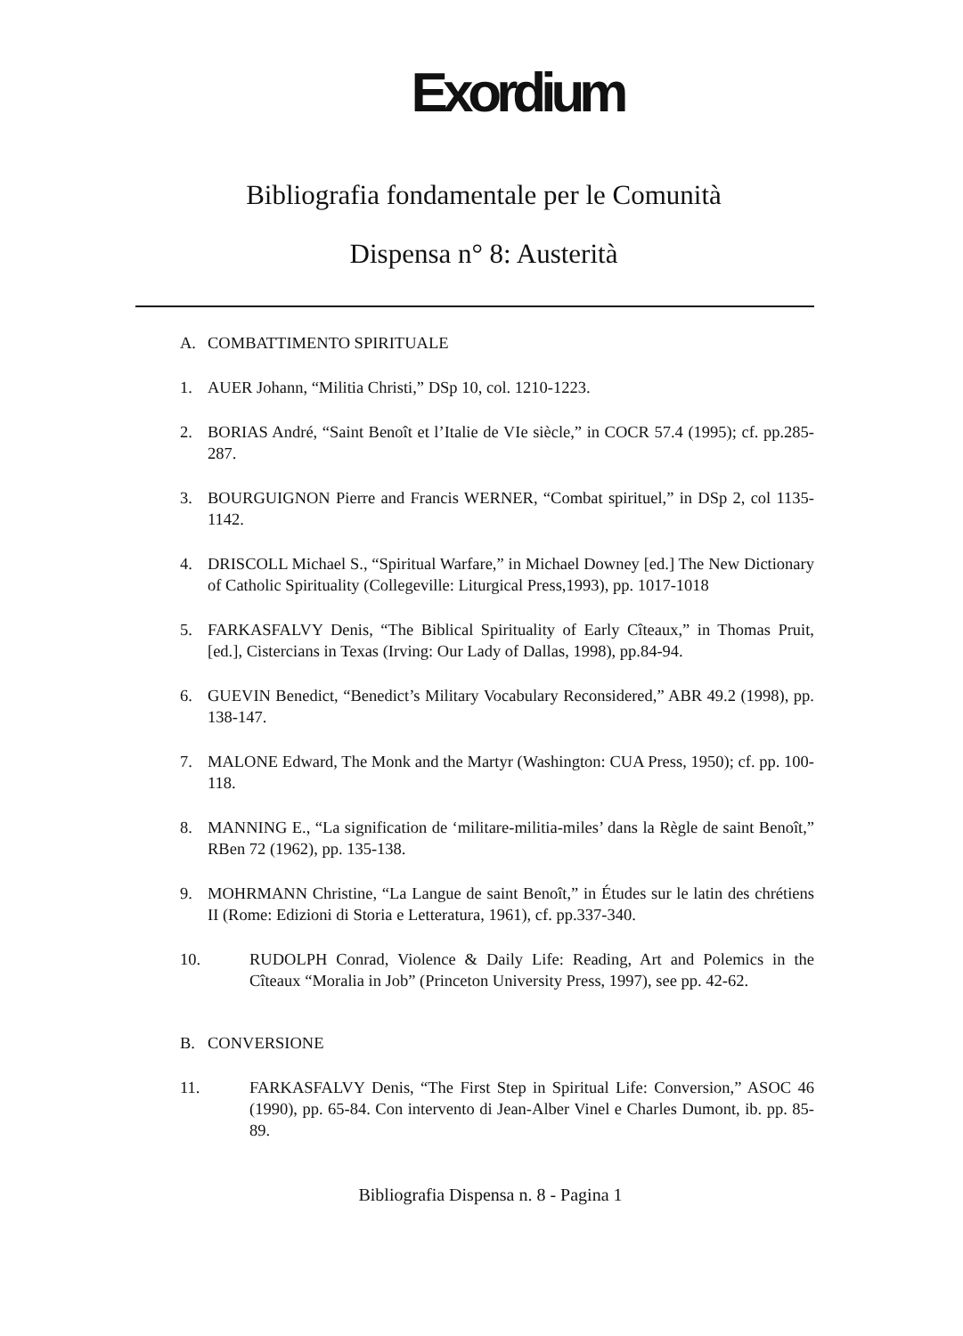Exordium
Bibliografia fondamentale per le Comunità
Dispensa n° 8: Austerità
A. COMBATTIMENTO SPIRITUALE
1. AUER Johann, “Militia Christi,” DSp 10, col. 1210-1223.
2. BORIAS André, “Saint Benoît et l’Italie de VIe siècle,” in COCR 57.4 (1995); cf. pp.285-287.
3. BOURGUIGNON Pierre and Francis WERNER, “Combat spirituel,” in DSp 2, col 1135-1142.
4. DRISCOLL Michael S., “Spiritual Warfare,” in Michael Downey [ed.] The New Dictionary of Catholic Spirituality (Collegeville: Liturgical Press,1993), pp. 1017-1018
5. FARKASFALVY Denis, “The Biblical Spirituality of Early Cîteaux,” in Thomas Pruit, [ed.], Cistercians in Texas (Irving: Our Lady of Dallas, 1998), pp.84-94.
6. GUEVIN Benedict, “Benedict’s Military Vocabulary Reconsidered,” ABR 49.2 (1998), pp. 138-147.
7. MALONE Edward, The Monk and the Martyr (Washington: CUA Press, 1950); cf. pp. 100-118.
8. MANNING E., “La signification de ‘militare-militia-miles’ dans la Règle de saint Benoît,” RBen 72 (1962), pp. 135-138.
9. MOHRMANN Christine, “La Langue de saint Benoît,” in Études sur le latin des chrétiens II (Rome: Edizioni di Storia e Letteratura, 1961), cf. pp.337-340.
10. RUDOLPH Conrad, Violence & Daily Life: Reading, Art and Polemics in the Cîteaux “Moralia in Job” (Princeton University Press, 1997), see pp. 42-62.
B. CONVERSIONE
11. FARKASFALVY Denis, “The First Step in Spiritual Life: Conversion,” ASOC 46 (1990), pp. 65-84. Con intervento di Jean-Alber Vinel e Charles Dumont, ib. pp. 85-89.
Bibliografia Dispensa n. 8 - Pagina 1